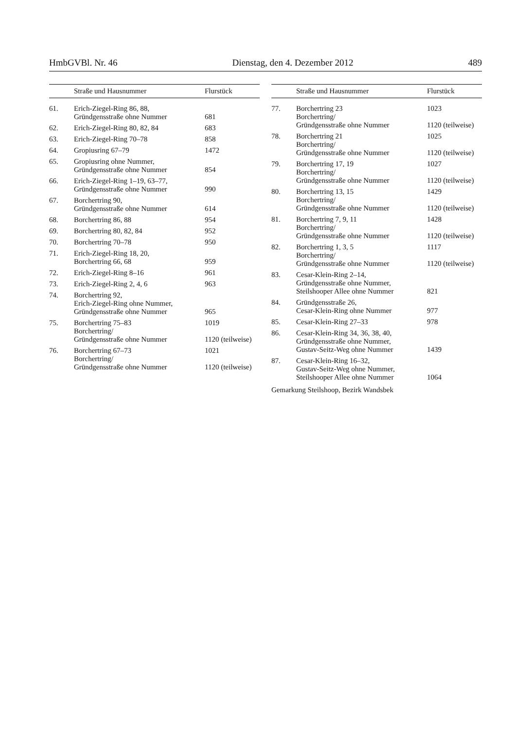HmbGVBl. Nr. 46 Dienstag, den 4. Dezember 2012 489
| | Straße und Hausnummer | Flurstück |
| --- | --- | --- |
| 61. | Erich-Ziegel-Ring 86, 88, Gründgensstraße ohne Nummer | 681 |
| 62. | Erich-Ziegel-Ring 80, 82, 84 | 683 |
| 63. | Erich-Ziegel-Ring 70–78 | 858 |
| 64. | Gropiusring 67–79 | 1472 |
| 65. | Gropiusring ohne Nummer, Gründgensstraße ohne Nummer | 854 |
| 66. | Erich-Ziegel-Ring 1–19, 63–77, Gründgensstraße ohne Nummer | 990 |
| 67. | Borchertring 90, Gründgensstraße ohne Nummer | 614 |
| 68. | Borchertring 86, 88 | 954 |
| 69. | Borchertring 80, 82, 84 | 952 |
| 70. | Borchertring 70–78 | 950 |
| 71. | Erich-Ziegel-Ring 18, 20, Borchertring 66, 68 | 959 |
| 72. | Erich-Ziegel-Ring 8–16 | 961 |
| 73. | Erich-Ziegel-Ring 2, 4, 6 | 963 |
| 74. | Borchertring 92, Erich-Ziegel-Ring ohne Nummer, Gründgensstraße ohne Nummer | 965 |
| 75. | Borchertring 75–83 Borchertring/ Gründgensstraße ohne Nummer | 1019 1120 (teilweise) |
| 76. | Borchertring 67–73 Borchertring/ Gründgensstraße ohne Nummer | 1021 1120 (teilweise) |
| | Straße und Hausnummer | Flurstück |
| --- | --- | --- |
| 77. | Borchertring 23 Borchertring/ Gründgensstraße ohne Nummer | 1023 1120 (teilweise) |
| 78. | Borchertring 21 Borchertring/ Gründgensstraße ohne Nummer | 1025 1120 (teilweise) |
| 79. | Borchertring 17, 19 Borchertring/ Gründgensstraße ohne Nummer | 1027 1120 (teilweise) |
| 80. | Borchertring 13, 15 Borchertring/ Gründgensstraße ohne Nummer | 1429 1120 (teilweise) |
| 81. | Borchertring 7, 9, 11 Borchertring/ Gründgensstraße ohne Nummer | 1428 1120 (teilweise) |
| 82. | Borchertring 1, 3, 5 Borchertring/ Gründgensstraße ohne Nummer | 1117 1120 (teilweise) |
| 83. | Cesar-Klein-Ring 2–14, Gründgensstraße ohne Nummer, Steilshooper Allee ohne Nummer | 821 |
| 84. | Gründgensstraße 26, Cesar-Klein-Ring ohne Nummer | 977 |
| 85. | Cesar-Klein-Ring 27–33 | 978 |
| 86. | Cesar-Klein-Ring 34, 36, 38, 40, Gründgensstraße ohne Nummer, Gustav-Seitz-Weg ohne Nummer | 1439 |
| 87. | Cesar-Klein-Ring 16–32, Gustav-Seitz-Weg ohne Nummer, Steilshooper Allee ohne Nummer | 1064 |
Gemarkung Steilshoop, Bezirk Wandsbek